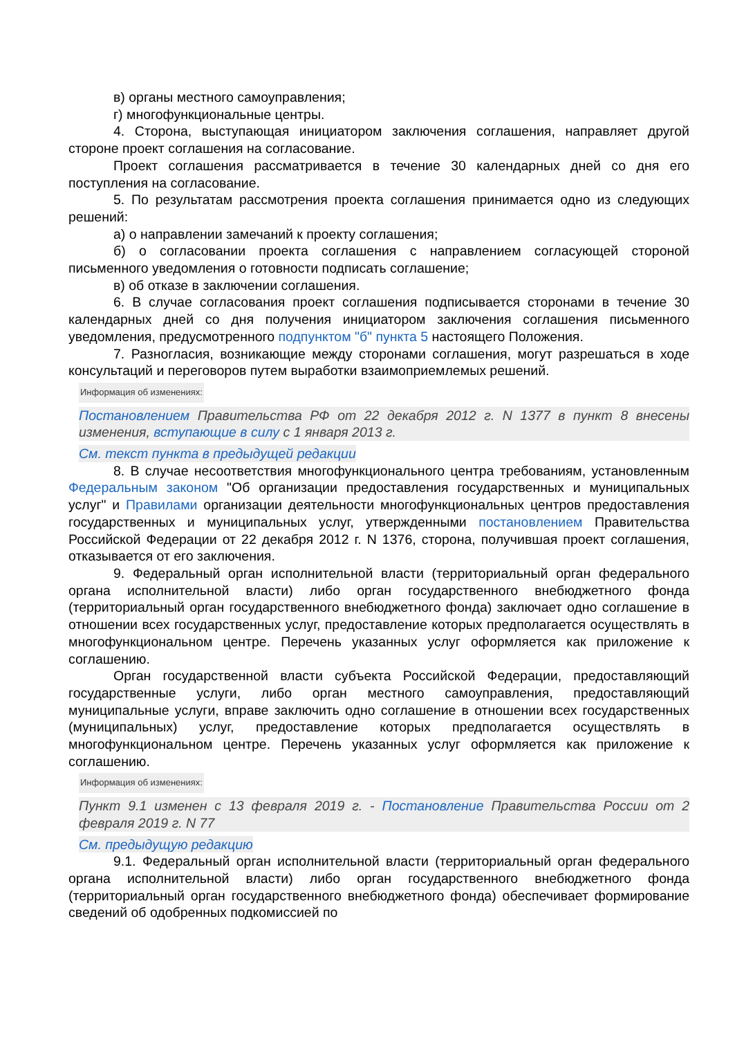в) органы местного самоуправления;
г) многофункциональные центры.
4. Сторона, выступающая инициатором заключения соглашения, направляет другой стороне проект соглашения на согласование.
Проект соглашения рассматривается в течение 30 календарных дней со дня его поступления на согласование.
5. По результатам рассмотрения проекта соглашения принимается одно из следующих решений:
а) о направлении замечаний к проекту соглашения;
б) о согласовании проекта соглашения с направлением согласующей стороной письменного уведомления о готовности подписать соглашение;
в) об отказе в заключении соглашения.
6. В случае согласования проект соглашения подписывается сторонами в течение 30 календарных дней со дня получения инициатором заключения соглашения письменного уведомления, предусмотренного подпунктом "б" пункта 5 настоящего Положения.
7. Разногласия, возникающие между сторонами соглашения, могут разрешаться в ходе консультаций и переговоров путем выработки взаимоприемлемых решений.
Информация об изменениях:
Постановлением Правительства РФ от 22 декабря 2012 г. N 1377 в пункт 8 внесены изменения, вступающие в силу с 1 января 2013 г.
См. текст пункта в предыдущей редакции
8. В случае несоответствия многофункционального центра требованиям, установленным Федеральным законом "Об организации предоставления государственных и муниципальных услуг" и Правилами организации деятельности многофункциональных центров предоставления государственных и муниципальных услуг, утвержденными постановлением Правительства Российской Федерации от 22 декабря 2012 г. N 1376, сторона, получившая проект соглашения, отказывается от его заключения.
9. Федеральный орган исполнительной власти (территориальный орган федерального органа исполнительной власти) либо орган государственного внебюджетного фонда (территориальный орган государственного внебюджетного фонда) заключает одно соглашение в отношении всех государственных услуг, предоставление которых предполагается осуществлять в многофункциональном центре. Перечень указанных услуг оформляется как приложение к соглашению.
Орган государственной власти субъекта Российской Федерации, предоставляющий государственные услуги, либо орган местного самоуправления, предоставляющий муниципальные услуги, вправе заключить одно соглашение в отношении всех государственных (муниципальных) услуг, предоставление которых предполагается осуществлять в многофункциональном центре. Перечень указанных услуг оформляется как приложение к соглашению.
Информация об изменениях:
Пункт 9.1 изменен с 13 февраля 2019 г. - Постановление Правительства России от 2 февраля 2019 г. N 77
См. предыдущую редакцию
9.1. Федеральный орган исполнительной власти (территориальный орган федерального органа исполнительной власти) либо орган государственного внебюджетного фонда (территориальный орган государственного внебюджетного фонда) обеспечивает формирование сведений об одобренных подкомиссией по